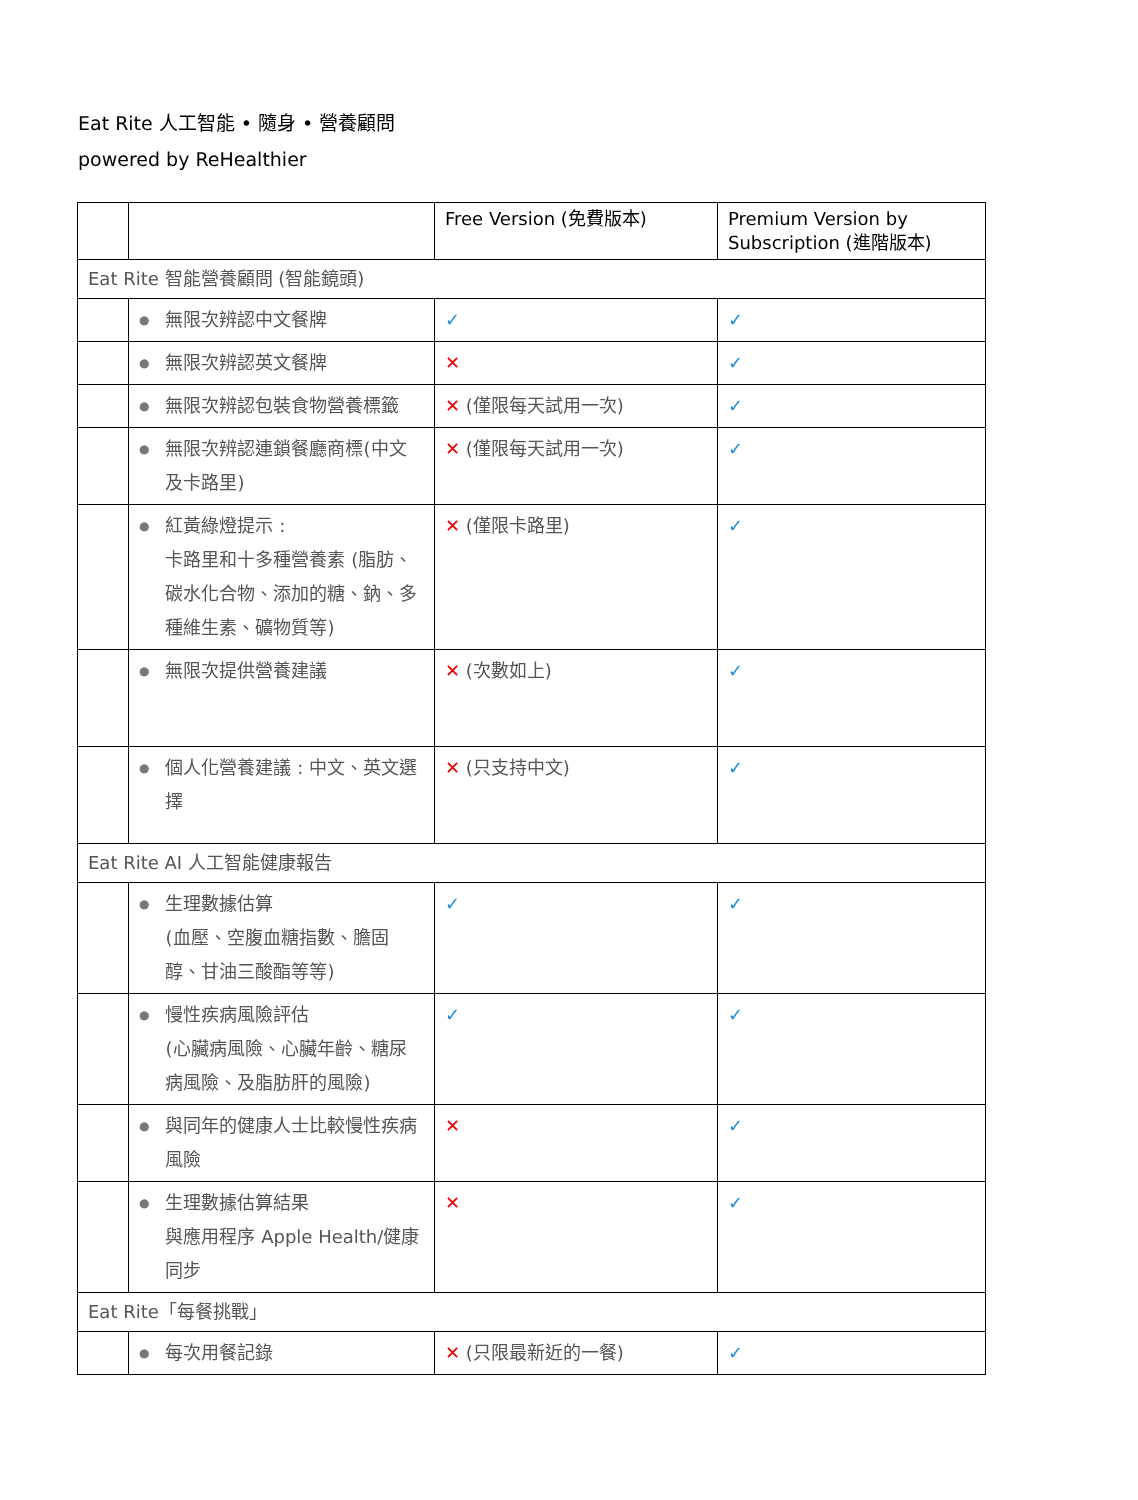Eat Rite 人工智能 • 隨身 • 營養顧問
powered by ReHealthier
| | | Free Version (免費版本) | Premium Version by Subscription (進階版本) |
| --- | --- | --- | --- |
| Eat Rite 智能營養顧問 (智能鏡頭) | | | |
| | ● 無限次辨認中文餐牌 | ✓ | ✓ |
| | ● 無限次辨認英文餐牌 | ✕ | ✓ |
| | ● 無限次辨認包裝食物營養標籤 | ✕ (僅限每天試用一次) | ✓ |
| | ● 無限次辨認連鎖餐廳商標(中文及卡路里) | ✕ (僅限每天試用一次) | ✓ |
| | ● 紅黃綠燈提示 : 卡路里和十多種營養素 (脂肪、碳水化合物、添加的糖、鈉、多種維生素、礦物質等) | ✕ (僅限卡路里) | ✓ |
| | ● 無限次提供營養建議 | ✕ (次數如上) | ✓ |
| | ● 個人化營養建議 : 中文、英文選擇 | ✕ (只支持中文) | ✓ |
| Eat Rite AI 人工智能健康報告 | | | |
| | ● 生理數據估算 (血壓、空腹血糖指數、膽固醇、甘油三酸酯等等) | ✓ | ✓ |
| | ● 慢性疾病風險評估 (心臟病風險、心臟年齡、糖尿病風險、及脂肪肝的風險) | ✓ | ✓ |
| | ● 與同年的健康人士比較慢性疾病風險 | ✕ | ✓ |
| | ● 生理數據估算結果 與應用程序 Apple Health/健康同步 | ✕ | ✓ |
| Eat Rite「每餐挑戰」 | | | |
| | ● 每次用餐記錄 | ✕ (只限最新近的一餐) | ✓ |